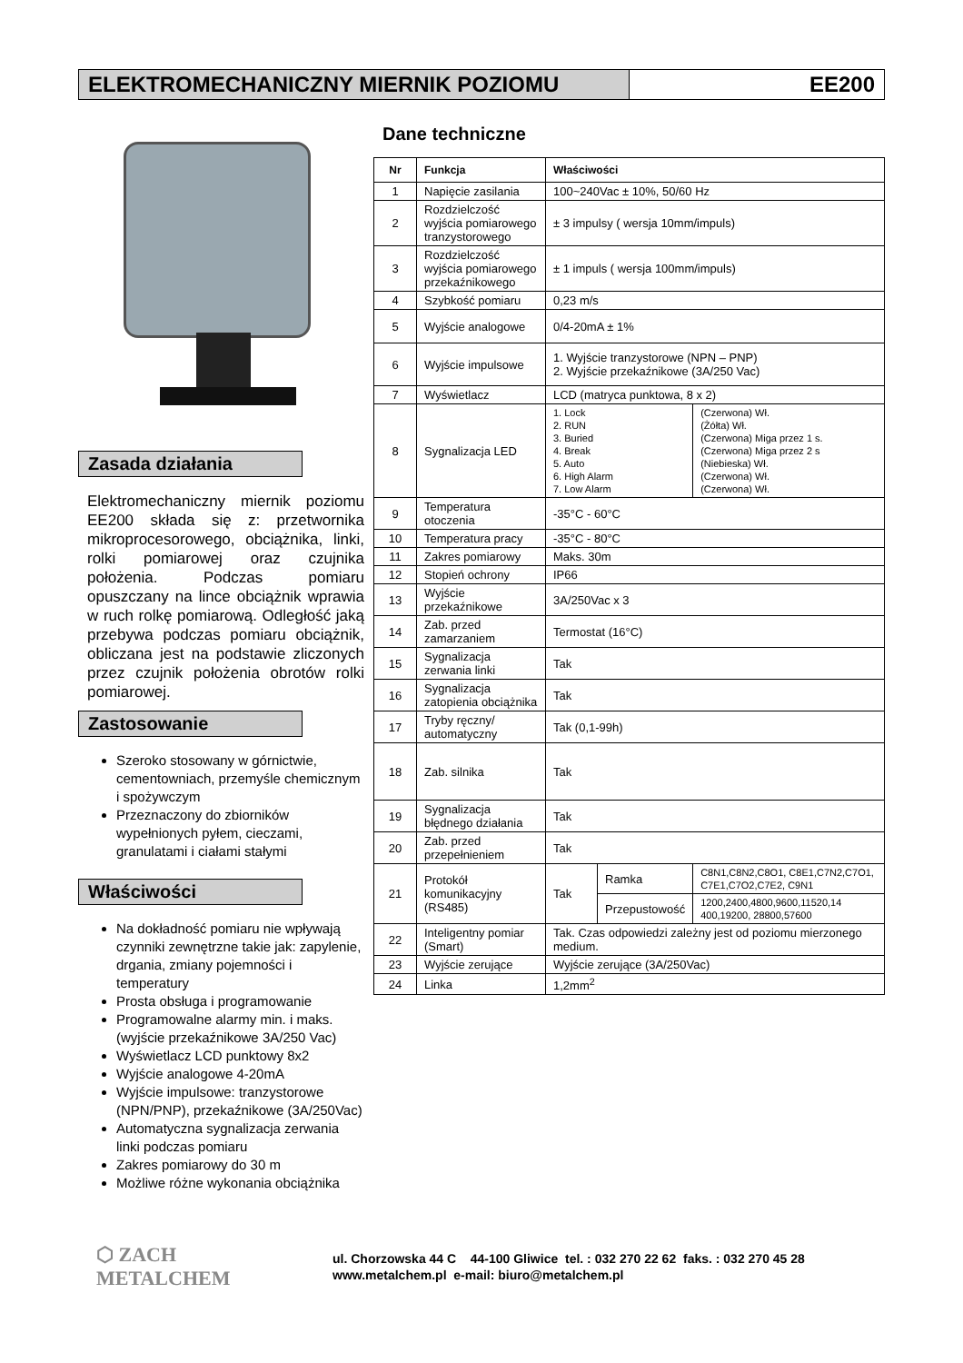ELEKTROMECHANICZNY MIERNIK POZIOMU
EE200
Zasada działania
Elektromechaniczny miernik poziomu EE200 składa się z: przetwornika mikroprocesorowego, obciążnika, linki, rolki pomiarowej oraz czujnika położenia. Podczas pomiaru opuszczany na lince obciążnik wprawia w ruch rolkę pomiarową. Odległość jaką przebywa podczas pomiaru obciążnik, obliczana jest na podstawie zliczonych przez czujnik położenia obrotów rolki pomiarowej.
Zastosowanie
Szeroko stosowany w górnictwie, cementowniach, przemyśle chemicznym i spożywczym
Przeznaczony do zbiorników wypełnionych pyłem, cieczami, granulatami i ciałami stałymi
Właściwości
Na dokładność pomiaru nie wpływają czynniki zewnętrzne takie jak: zapylenie, drgania, zmiany pojemności i temperatury
Prosta obsługa i programowanie
Programowalne alarmy min. i maks. (wyjście przekaźnikowe 3A/250 Vac)
Wyświetlacz LCD punktowy 8x2
Wyjście analogowe 4-20mA
Wyjście impulsowe: tranzystorowe (NPN/PNP), przekaźnikowe (3A/250Vac)
Automatyczna sygnalizacja zerwania linki podczas pomiaru
Zakres pomiarowy do 30 m
Możliwe różne wykonania obciążnika
Dane techniczne
| Nr | Funkcja | Właściwości | | |
| --- | --- | --- | --- | --- |
| 1 | Napięcie zasilania | 100~240Vac ± 10%, 50/60 Hz | | |
| 2 | Rozdzielczość wyjścia pomiarowego tranzystorowego | ± 3 impulsy ( wersja 10mm/impuls) | | |
| 3 | Rozdzielczość wyjścia pomiarowego przekaźnikowego | ± 1 impuls ( wersja 100mm/impuls) | | |
| 4 | Szybkość pomiaru | 0,23 m/s | | |
| 5 | Wyjście analogowe | 0/4-20mA ± 1% | | |
| 6 | Wyjście impulsowe | 1. Wyjście tranzystorowe (NPN – PNP) 2. Wyjście przekaźnikowe (3A/250 Vac) | | |
| 7 | Wyświetlacz | LCD (matryca punktowa, 8 x 2) | | |
| 8 | Sygnalizacja LED | 1. Lock 2. RUN 3. Buried 4. Break 5. Auto 6. High Alarm 7. Low Alarm | | (Czerwona) Wł. (Żółta) Wł. (Czerwona) Miga przez 1 s. (Czerwona) Miga przez 2 s (Niebieska) Wł. (Czerwona) Wł. (Czerwona) Wł. |
| 9 | Temperatura otoczenia | -35°C - 60°C | | |
| 10 | Temperatura pracy | -35°C - 80°C | | |
| 11 | Zakres pomiarowy | Maks. 30m | | |
| 12 | Stopień ochrony | IP66 | | |
| 13 | Wyjście przekaźnikowe | 3A/250Vac x 3 | | |
| 14 | Zab. przed zamarzaniem | Termostat (16°C) | | |
| 15 | Sygnalizacja zerwania linki | Tak | | |
| 16 | Sygnalizacja zatopienia obciążnika | Tak | | |
| 17 | Tryby ręczny/ automatyczny | Tak (0,1-99h) | | |
| 18 | Zab. silnika | Tak | | |
| 19 | Sygnalizacja błędnego działania | Tak | | |
| 20 | Zab. przed przepełnieniem | Tak | | |
| 21 | Protokół komunikacyjny (RS485) | Tak | Ramka | C8N1,C8N2,C8O1, C8E1,C7N2,C7O1, C7E1,C7O2,C7E2, C9N1 |
| | | | Przepustowość | 1200,2400,4800,9600,11520,14 400,19200, 28800,57600 |
| 22 | Inteligentny pomiar (Smart) | Tak. Czas odpowiedzi zależny jest od poziomu mierzonego medium. | | |
| 23 | Wyjście zerujące | Wyjście zerujące (3A/250Vac) | | |
| 24 | Linka | 1,2mm<sup>2</sup> | | |
⬡ ZACH
METALCHEM
ul. Chorzowska 44 C 44-100 Gliwice tel. : 032 270 22 62 faks. : 032 270 45 28
www.metalchem.pl e-mail: biuro@metalchem.pl